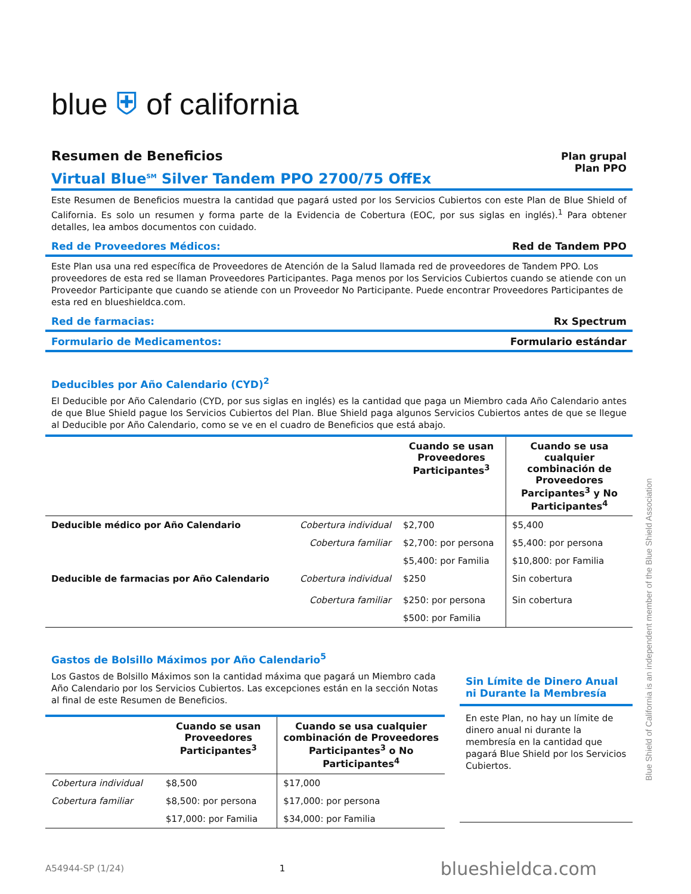blue ⛨ of california
Resumen de Beneficios
Plan grupal
Plan PPO
Virtual Blue<sup>SM</sup> Silver Tandem PPO 2700/75 OffEx
Este Resumen de Beneficios muestra la cantidad que pagará usted por los Servicios Cubiertos con este Plan de Blue Shield of California. Es solo un resumen y forma parte de la Evidencia de Cobertura (EOC, por sus siglas en inglés).<sup>1</sup> Para obtener detalles, lea ambos documentos con cuidado.
Red de Proveedores Médicos: Red de Tandem PPO
Este Plan usa una red específica de Proveedores de Atención de la Salud llamada red de proveedores de Tandem PPO. Los proveedores de esta red se llaman Proveedores Participantes. Paga menos por los Servicios Cubiertos cuando se atiende con un Proveedor Participante que cuando se atiende con un Proveedor No Participante. Puede encontrar Proveedores Participantes de esta red en blueshieldca.com.
Red de farmacias: Rx Spectrum
Formulario de Medicamentos: Formulario estándar
Deducibles por Año Calendario (CYD)<sup>2</sup>
El Deducible por Año Calendario (CYD, por sus siglas en inglés) es la cantidad que paga un Miembro cada Año Calendario antes de que Blue Shield pague los Servicios Cubiertos del Plan. Blue Shield paga algunos Servicios Cubiertos antes de que se llegue al Deducible por Año Calendario, como se ve en el cuadro de Beneficios que está abajo.
| | | Cuando se usan Proveedores Participantes<sup>3</sup> | Cuando se usa cualquier combinación de Proveedores Parcipantes<sup>3</sup> y No Participantes<sup>4</sup> |
| --- | --- | --- | --- |
| Deducible médico por Año Calendario | Cobertura individual | $2,700 | $5,400 |
| | Cobertura familiar | $2,700: por persona | $5,400: por persona |
| | | $5,400: por Familia | $10,800: por Familia |
| Deducible de farmacias por Año Calendario | Cobertura individual Cobertura familiar | $250 $250: por persona | Sin cobertura Sin cobertura |
| | | $500: por Familia | |
Gastos de Bolsillo Máximos por Año Calendario<sup>5</sup>
Los Gastos de Bolsillo Máximos son la cantidad máxima que pagará un Miembro cada Año Calendario por los Servicios Cubiertos. Las excepciones están en la sección Notas al final de este Resumen de Beneficios.
| | Cuando se usan Proveedores Participantes<sup>3</sup> | Cuando se usa cualquier combinación de Proveedores Participantes<sup>3</sup> o No Participantes<sup>4</sup> |
| --- | --- | --- |
| Cobertura individual | $8,500 | $17,000 |
| Cobertura familiar | $8,500: por persona | $17,000: por persona |
| | $17,000: por Familia | $34,000: por Familia |
Sin Límite de Dinero Anual ni Durante la Membresía
En este Plan, no hay un límite de dinero anual ni durante la membresía en la cantidad que pagará Blue Shield por los Servicios Cubiertos.
A54944-SP (1/24) 1 blueshieldca.com
Blue Shield of California is an independent member of the Blue Shield Association